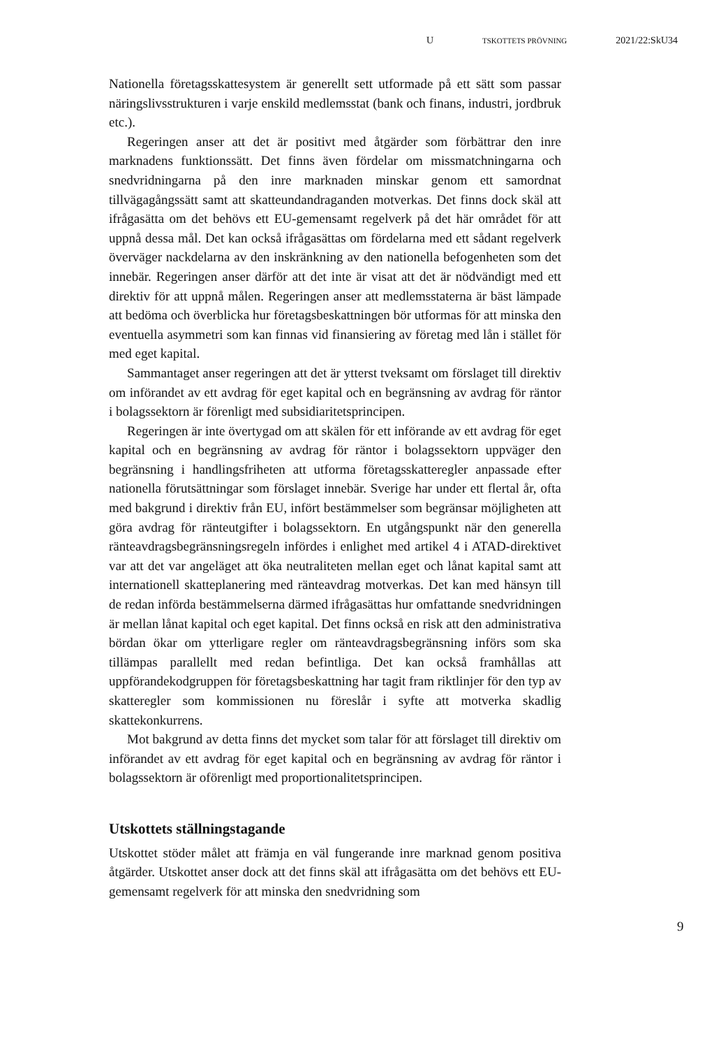U TSKOTTETS PRÖVNING 2021/22:SkU34
Nationella företagsskattesystem är generellt sett utformade på ett sätt som passar näringslivsstrukturen i varje enskild medlemsstat (bank och finans, industri, jordbruk etc.).
Regeringen anser att det är positivt med åtgärder som förbättrar den inre marknadens funktionssätt. Det finns även fördelar om missmatchningarna och snedvridningarna på den inre marknaden minskar genom ett samordnat tillvägagångssätt samt att skatteundandraganden motverkas. Det finns dock skäl att ifrågasätta om det behövs ett EU-gemensamt regelverk på det här området för att uppnå dessa mål. Det kan också ifrågasättas om fördelarna med ett sådant regelverk överväger nackdelarna av den inskränkning av den nationella befogenheten som det innebär. Regeringen anser därför att det inte är visat att det är nödvändigt med ett direktiv för att uppnå målen. Regeringen anser att medlemsstaterna är bäst lämpade att bedöma och överblicka hur företagsbeskattningen bör utformas för att minska den eventuella asymmetri som kan finnas vid finansiering av företag med lån i stället för med eget kapital.
Sammantaget anser regeringen att det är ytterst tveksamt om förslaget till direktiv om införandet av ett avdrag för eget kapital och en begränsning av avdrag för räntor i bolagssektorn är förenligt med subsidiaritetsprincipen.
Regeringen är inte övertygad om att skälen för ett införande av ett avdrag för eget kapital och en begränsning av avdrag för räntor i bolagssektorn uppväger den begränsning i handlingsfriheten att utforma företagsskatteregler anpassade efter nationella förutsättningar som förslaget innebär. Sverige har under ett flertal år, ofta med bakgrund i direktiv från EU, infört bestämmelser som begränsar möjligheten att göra avdrag för ränteutgifter i bolagssektorn. En utgångspunkt när den generella ränteavdragsbegränsningsregeln infördes i enlighet med artikel 4 i ATAD-direktivet var att det var angeläget att öka neutraliteten mellan eget och lånat kapital samt att internationell skatteplanering med ränteavdrag motverkas. Det kan med hänsyn till de redan införda bestämmelserna därmed ifrågasättas hur omfattande snedvridningen är mellan lånat kapital och eget kapital. Det finns också en risk att den administrativa bördan ökar om ytterligare regler om ränteavdragsbegränsning införs som ska tillämpas parallellt med redan befintliga. Det kan också framhållas att uppförandekodgruppen för företagsbeskattning har tagit fram riktlinjer för den typ av skatteregler som kommissionen nu föreslår i syfte att motverka skadlig skattekonkurrens.
Mot bakgrund av detta finns det mycket som talar för att förslaget till direktiv om införandet av ett avdrag för eget kapital och en begränsning av avdrag för räntor i bolagssektorn är oförenligt med proportionalitetsprincipen.
Utskottets ställningstagande
Utskottet stöder målet att främja en väl fungerande inre marknad genom positiva åtgärder. Utskottet anser dock att det finns skäl att ifrågasätta om det behövs ett EU-gemensamt regelverk för att minska den snedvridning som
9